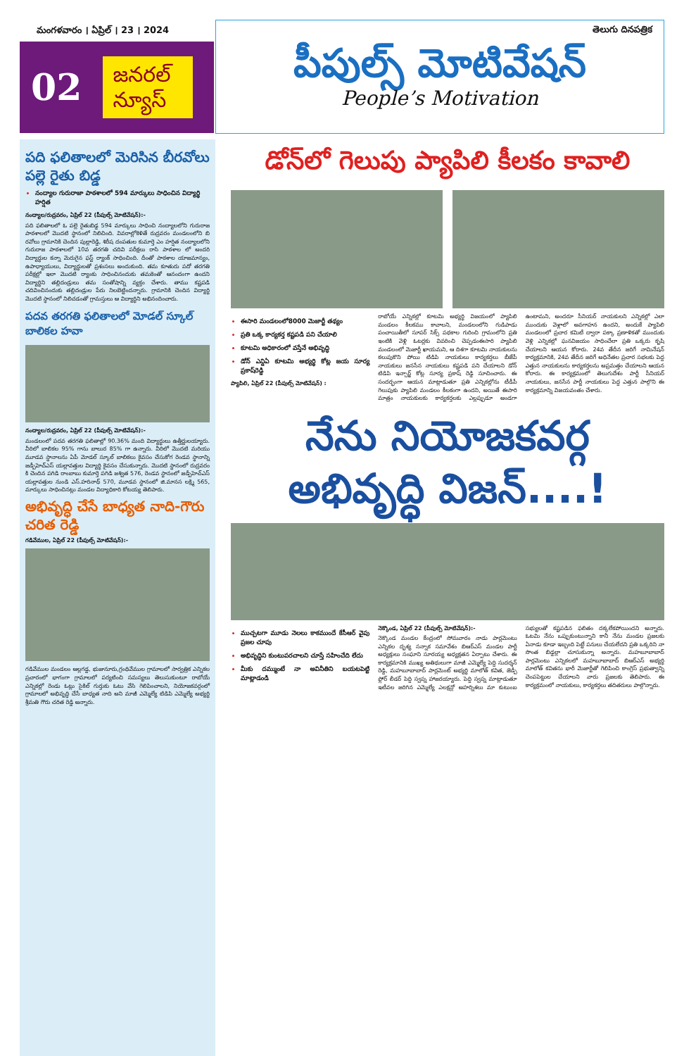మంగళవారం । ఏప్రిల్ । 23 । 2024
02
జనరల్ న్యూస్
తెలుగు దినపత్రిక
పీపుల్స్ మోటివేషన్
People’s Motivation
పది ఫలితాలలో మెరిసిన బీరవోలు పల్లె రైతు బిడ్డ
నంద్యాల గురురాజా పాఠశాలలో 594 మార్కులు సాధించిన విద్యార్థి హర్షిత
నంద్యాల/రుద్రవరం, ఏప్రిల్ 22 (పీపుల్స్ మోటివేషన్):-
పది ఫలితాలలో ఓ పల్లె రైతుబిడ్డ 594 మార్కులు సాధించి నంద్యాలలోని గురురాజ పాఠశాలలో మొదటి స్థానంలో నిలిచింది. వివరాల్లోకెళితే రుద్రవరం మండలంలోని బి రవోలు గ్రామానికి చెందిన పుల్లారెడ్డి, శిరీష దంపతుల కుమార్తె ఎం హర్షిత నంద్యాలలోని గురురాజ పాఠశాలలో 10వ తరగతి చదివి పరీక్షలు రాసి పాఠశాల లో అందరి విద్యార్థుల కన్నా మెరుగైన ఫస్ట్ ర్యాంక్ సాధించింది. దీంతో పాఠశాల యాజమాన్యం, ఉపాధ్యాయులు, విద్యార్థులతో ప్రశంసలు అందుకుంది. తమ కూతురు పదో తరగతి పరీక్షల్లో ఇలా మొదటి ర్యాంకు సాధించినందుకు తమకెంతో ఆనందంగా ఉందని విద్యార్థిని తల్లిదండ్రులు తమ సంతోషాన్ని వ్యక్తం చేశారు. తాము కష్టపడి చదివించినందుకు తల్లిదండ్రుల పేరు నిలబెట్టిందన్నారు. గ్రామానికి చెందిన విద్యార్థి మొదటి స్థానంలో నిలిచడంతో గ్రామస్తులు ఆ విద్యార్థిని అభినందించారు.
పదవ తరగతి ఫలితాలలో మోడల్ స్కూల్ బాలికల హవా
నంద్యాల/రుద్రవరం, ఏప్రిల్ 22 (పీపుల్స్ మోటివేషన్):-
మండలంలో పదవ తరగతి ఫలితాల్లో 90.36% మంది విద్యార్థులు ఉత్తీర్ణులయ్యారు. వీరిలో బాలికల 95% గాను బాలుర 85% గా ఉన్నారు. వీరిలో మొదటి మరియు మూడవ స్థానాలను ఏపీ మోడల్ స్కూల్ బాలికలు కైవసం చేసుకోగ రెండవ స్థానాన్ని జడ్పీహెచ్ఎస్ యల్లావత్తుల విద్యార్థి కైవసం చేసుకున్నారు. మొదటి స్థానంలో రుద్రవరం కి చెందిన పగిడి రాంబాబు కుమార్తె పగిడి జశ్విత 576, రెండవ స్థానంలో జడ్పీహెచ్ఎస్ యల్లావత్తుల నుండి ఎస్.హరినాథ్ 570, మూడవ స్థానంలో జి.మానస లక్ష్మి 565, మార్కులు సాధించినట్లు మండల విద్యాధికారి కోటయ్య తెలిపారు.
అభివృద్ధి చేసే బాధ్యత నాది-గౌరు చరిత రెడ్డి
గడివేముల, ఏప్రిల్ 22 (పీపుల్స్ మోటివేషన్):-
గడివేముల మండలం ఆల్లగడ్డ, భుజునూరు,గ్రంథివేముల గ్రామాలలో సార్వత్రిక ఎన్నికల ప్రచారంలో భాగంగా గ్రామాలలో పర్యటించి సమస్యలు తెలుసుకుంటూ రాబోయే ఎన్నికల్లో రెండు ఓట్లు సైకిల్ గుర్తుకు ఓటు వేసి గెలిపించాలని, నియోజకవర్గంలో గ్రామాలలో అభివృద్ధి చేసే బాధ్యత నాది అని మాజీ ఎమ్మెల్యే టిడిపి ఎమ్మెల్యే అభ్యర్థి శ్రీమతి గౌరు చరిత రెడ్డి అన్నారు.
డోన్‌లో గెలుపు ప్యాపిలి కీలకం కావాలి
ఈసారి మండలంలో8000 మెజార్టీ తథ్యం
ప్రతి ఒక్క కార్యకర్త కష్టపడి పని చేయాలి
కూటమి అధికారంలో వస్తేనే అభివృద్ధి
డోన్ ఎన్డిఏ కూటమి అభ్యర్థి కోట్ల జయ సూర్య ప్రకాష్‌రెడ్డి
ప్యాపిలి, ఏప్రిల్ 22 (పీపుల్స్ మోటివేషన్) :
రాబోయే ఎన్నికల్లో కూటమి అభ్యర్థి విజయంలో ప్యాపిలి మండలం కీలకము కావాలని, మండలంలోని గుడిపాడు పంచాయితీలో సూపర్ సిక్స్ పథకాల గురించి గ్రామంలోని ప్రతి ఇంటికి వెళ్లి ఓటర్లకు వివరించి చెప్పడంఈసారి ప్యాపిలి మండలంలో మెజార్టీ ఖాయమని, ఆ దిశగా కూటమి నాయకులను కలుపుకొని పోయి టిడిపి నాయకులు కార్యకర్తలు బీజేపీ నాయకులు జనసేన నాయకులు కష్టపడి పని చేయాలని డోన్ టిడిపి ఇన్చార్జ్ కోట్ల సూర్య ప్రకాష్ రెడ్డి సూచించారు. ఈ సందర్భంగా ఆయన మాట్లాడుతూ ప్రతి ఎన్నికల్లోను టీడీపీ గెలుపుకు ప్యాపిలి మండలం కీలకంగా ఉందని, అయితే ఈసారి మాత్రం నాయకులకు కార్యకర్తలకు ఎల్లప్పుడూ అండగా ఉంటామని, అందరూ సీనియర్ నాయకులని ఎన్నికల్లో ఎలా ముందుకు వెళ్లాలో అవగాహన ఉందని, అందుకే ప్యాపిలి మండలంలో ప్రచార కమిటీ ద్వారా పక్కా ప్రణాళికతో ముందుకు వెళ్లి ఎన్నికల్లో ఘనవిజయం సాధించేలా ప్రతి ఒక్కరు కృషి చేయాలని ఆయన కోరారు. 24వ తేదీన జరిగే నామినేషన్ కార్యక్రమానికి, 24వ తేదీన జరిగే అధినేతల ప్రచార సభలకు పెద్ద ఎత్తున నాయకులను కార్యకర్తలను అప్రమత్తం చేయాలని ఆయన కోరారు. ఈ కార్యక్రమంలో తెలుగుదేశం పార్టీ సీనియర్ నాయకులు, జనసేన పార్టీ నాయకులు పెద్ద ఎత్తున పాల్గొని ఈ కార్యక్రమాన్ని విజయవంతం చేశారు.
నేను నియోజకవర్గ అభివృద్ధి విజన్....!
ముచ్చటగా మూడు నెలలు కాకముందే కేసీఆర్ వైపు ప్రజల చూపు
అభివృద్ధిని కుంటుపరచాలని చూస్తే సహించేది లేదు
మీకు దమ్ముంటే నా అవినీతిని బయటపెట్టి మాట్లాడండి
నెక్కొండ, ఏప్రిల్ 22 (పీపుల్స్ మోటివేషన్):-
నెక్కొండ మండల కేంద్రంలో సోమవారం నాడు పార్లమెంటు ఎన్నికల దృశ్య సన్నాక సమావేశం బిఆర్ఎస్ మండల పార్టీ అధ్యక్షులు సంఘాని సూరయ్య అధ్యక్షతన ఏర్పాటు చేశారు. ఈ కార్యక్రమానికి ముఖ్య అతిథులుగా మాజీ ఎమ్మెల్యే పెద్ది సుదర్శన్ రెడ్డి, మహబూబాబాద్ పార్లమెంట్ అభ్యర్థి మాలోత్ కవిత, జెడ్పీ ఫ్లోర్ లీడర్ పెద్ది స్వప్న హాజరయ్యారు. పెద్ది స్వప్న మాట్లాడుతూ ఇటీవల జరిగిన ఎమ్మెల్యే ఎలక్షన్లో అహర్నిశలు మా కుటుంబ సభ్యులతో కష్టపడిన ఫలితం దక్కలేకపోయిందని అన్నారు. ఓటమి నేను ఒప్పుకుంటున్నాని కానీ నేను మండల ప్రజలకు ఏనాడు కూడా ఇబ్బంది పెట్టే పనులు చేయలేదని ప్రతి ఒక్కరిని నా సొంత బిడ్డల్లా చూసుకున్నా అన్నారు. మహబూబాబాద్ పార్లమెంటు ఎన్నికలలో మహబూబాబాద్ బిఆర్ఎస్ అభ్యర్థి మాలోత్ కవితను భారీ మెజార్టీతో గెలిపించి కాంగ్రెస్ ప్రభుత్వాన్ని చెంపపెట్టుల చేయాలని వారు ప్రజలకు తెలిపారు. ఈ కార్యక్రమంలో నాయకులు, కార్యకర్తలు తదితరులు పాల్గొన్నారు.